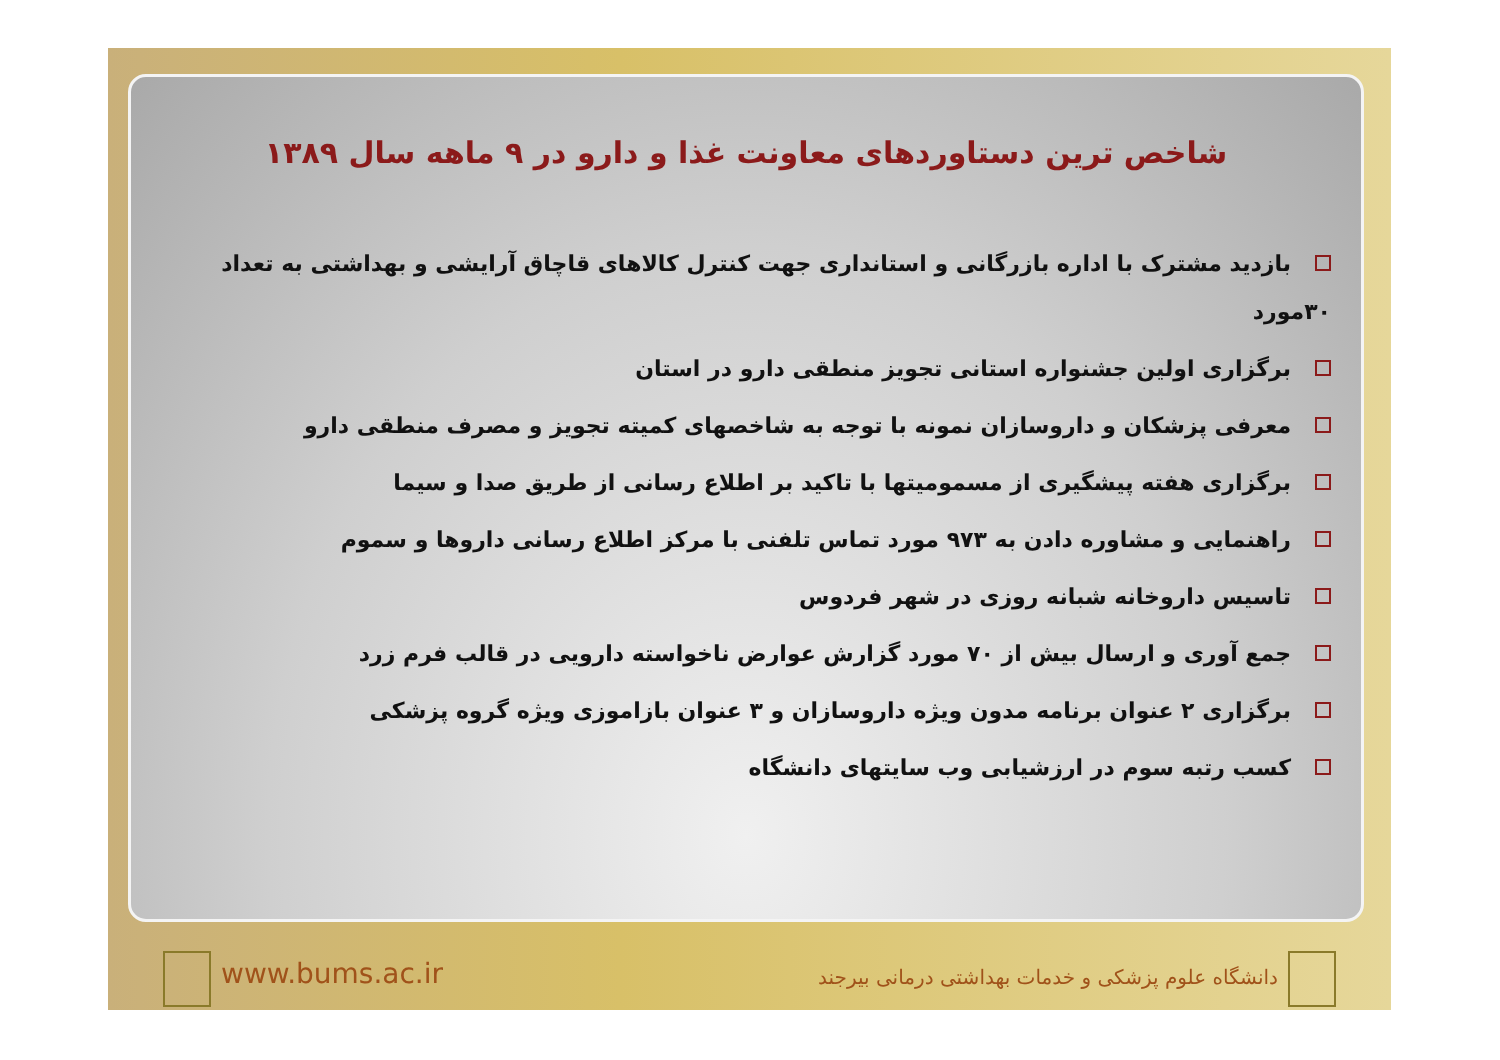شاخص ترین دستاوردهای معاونت غذا و دارو در ۹ ماهه سال ۱۳۸۹
بازدید مشترک با اداره بازرگانی و استانداری جهت کنترل کالاهای قاچاق آرایشی و بهداشتی به تعداد ۳۰مورد
برگزاری اولین جشنواره استانی تجویز منطقی دارو در استان
معرفی پزشکان و داروسازان نمونه با توجه به شاخصهای کمیته تجویز و مصرف منطقی دارو
برگزاری هفته پیشگیری از مسمومیتها با تاکید بر اطلاع رسانی از طریق صدا و سیما
راهنمایی و مشاوره دادن به ۹۷۳ مورد تماس تلفنی با مرکز اطلاع رسانی داروها و سموم
تاسیس داروخانه شبانه روزی در شهر فردوس
جمع آوری و ارسال بیش از ۷۰ مورد گزارش عوارض ناخواسته دارویی در قالب فرم زرد
برگزاری ۲ عنوان برنامه مدون ویژه داروسازان و ۳ عنوان بازاموزی ویژه گروه پزشکی
کسب رتبه سوم در ارزشیابی وب سایتهای دانشگاه
www.bums.ac.ir
دانشگاه علوم پزشکی و خدمات بهداشتی درمانی بیرجند